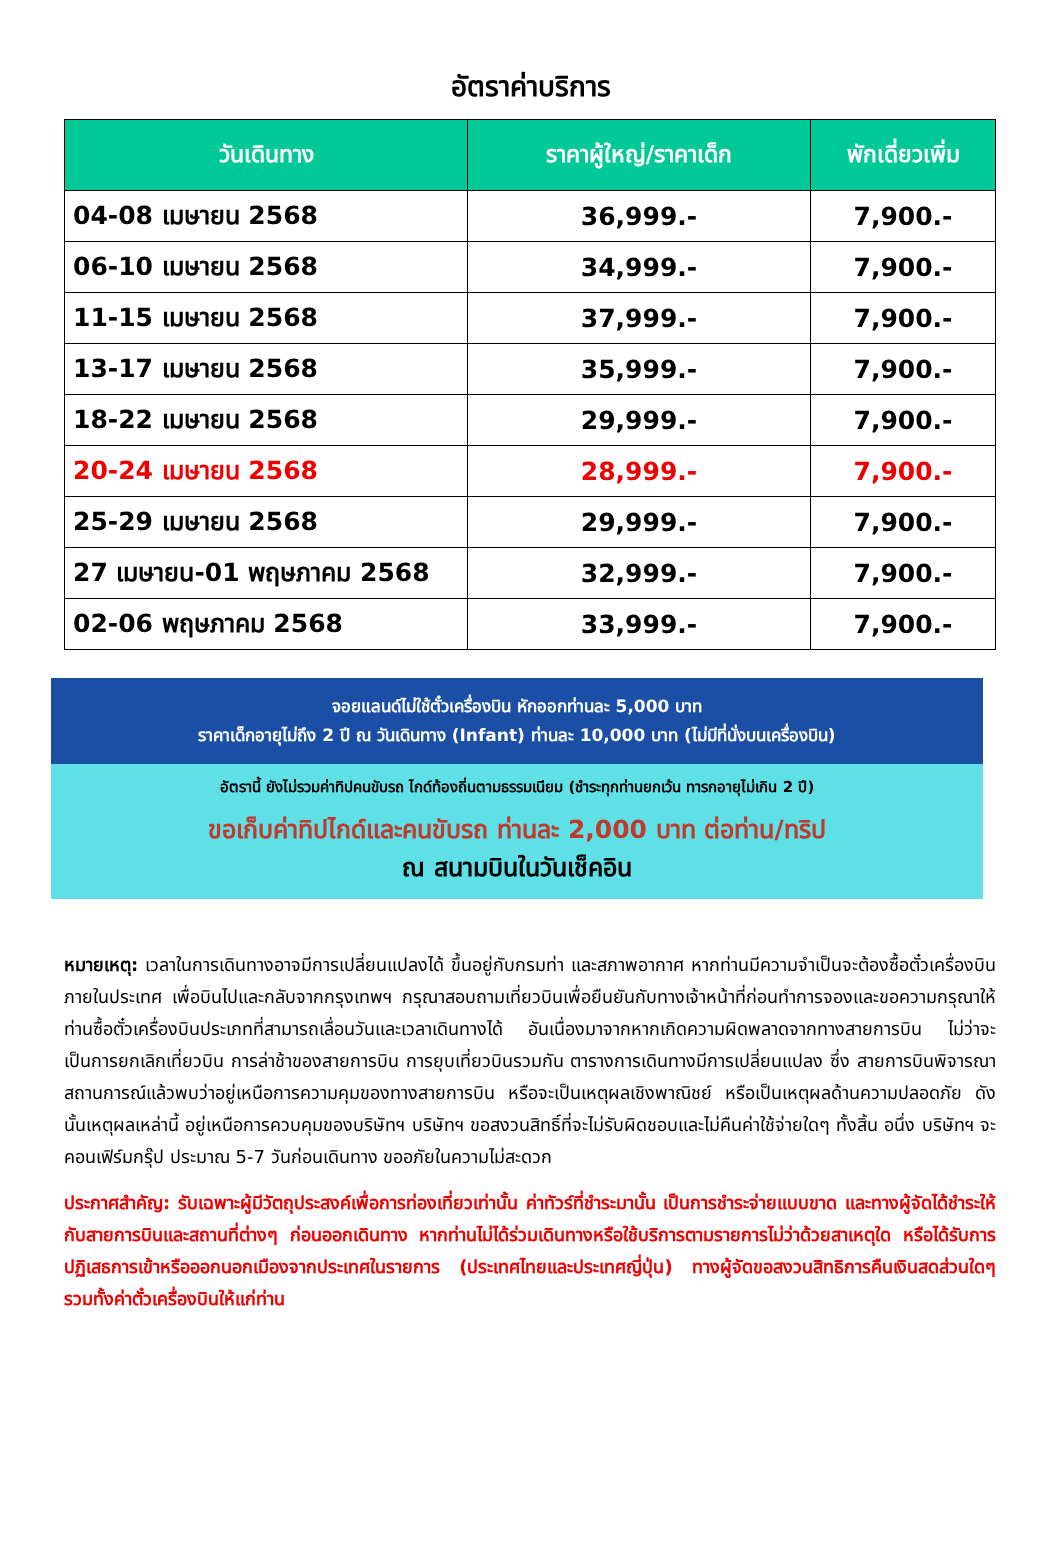อัตราค่าบริการ
| วันเดินทาง | ราคาผู้ใหญ่/ราคาเด็ก | พักเดี่ยวเพิ่ม |
| --- | --- | --- |
| 04-08 เมษายน 2568 | 36,999.- | 7,900.- |
| 06-10 เมษายน 2568 | 34,999.- | 7,900.- |
| 11-15 เมษายน 2568 | 37,999.- | 7,900.- |
| 13-17 เมษายน 2568 | 35,999.- | 7,900.- |
| 18-22 เมษายน 2568 | 29,999.- | 7,900.- |
| 20-24 เมษายน 2568 | 28,999.- | 7,900.- |
| 25-29 เมษายน 2568 | 29,999.- | 7,900.- |
| 27 เมษายน-01 พฤษภาคม 2568 | 32,999.- | 7,900.- |
| 02-06 พฤษภาคม 2568 | 33,999.- | 7,900.- |
จอยแลนด์ไม่ใช้ตั๋วเครื่องบิน หักออกท่านละ 5,000 บาท
ราคาเด็กอายุไม่ถึง 2 ปี ณ วันเดินทาง (Infant) ท่านละ 10,000 บาท (ไม่มีที่นั่งบนเครื่องบิน)
อัตรานี้ ยังไม่รวมค่าทิปคนขับรถ ไกด์ท้องถิ่นตามธรรมเนียม (ชำระทุกท่านยกเว้น ทารกอายุไม่เกิน 2 ปี)
ขอเก็บค่าทิปไกด์และคนขับรถ ท่านละ 2,000 บาท ต่อท่าน/ทริป
ณ สนามบินในวันเช็คอิน
หมายเหตุ: เวลาในการเดินทางอาจมีการเปลี่ยนแปลงได้ ขึ้นอยู่กับกรมท่า และสภาพอากาศ หากท่านมีความจำเป็นจะต้องซื้อตั๋วเครื่องบินภายในประเทศ เพื่อบินไปและกลับจากกรุงเทพฯ กรุณาสอบถามเที่ยวบินเพื่อยืนยันกับทางเจ้าหน้าที่ก่อนทำการจองและขอความกรุณาให้ท่านซื้อตั๋วเครื่องบินประเภทที่สามารถเลื่อนวันและเวลาเดินทางได้ อันเนื่องมาจากหากเกิดความผิดพลาดจากทางสายการบิน ไม่ว่าจะเป็นการยกเลิกเที่ยวบิน การล่าช้าของสายการบิน การยุบเที่ยวบินรวมกัน ตารางการเดินทางมีการเปลี่ยนแปลง ซึ่ง สายการบินพิจารณาสถานการณ์แล้วพบว่าอยู่เหนือการความคุมของทางสายการบิน หรือจะเป็นเหตุผลเชิงพาณิชย์ หรือเป็นเหตุผลด้านความปลอดภัย ดังนั้นเหตุผลเหล่านี้ อยู่เหนือการควบคุมของบริษัทฯ บริษัทฯ ขอสงวนสิทธิ์ที่จะไม่รับผิดชอบและไม่คืนค่าใช้จ่ายใดๆ ทั้งสิ้น อนึ่ง บริษัทฯ จะคอนเฟิร์มกรุ๊ป ประมาณ 5-7 วันก่อนเดินทาง ขออภัยในความไม่สะดวก
ประกาศสำคัญ: รับเฉพาะผู้มีวัตถุประสงค์เพื่อการท่องเที่ยวเท่านั้น ค่าทัวร์ที่ชำระมานั้น เป็นการชำระจ่ายแบบขาด และทางผู้จัดได้ชำระให้กับสายการบินและสถานที่ต่างๆ ก่อนออกเดินทาง หากท่านไม่ได้ร่วมเดินทางหรือใช้บริการตามรายการไม่ว่าด้วยสาเหตุใด หรือได้รับการปฏิเสธการเข้าหรือออกนอกเมืองจากประเทศในรายการ (ประเทศไทยและประเทศญี่ปุ่น) ทางผู้จัดขอสงวนสิทธิการคืนเงินสดส่วนใดๆ รวมทั้งค่าตั๋วเครื่องบินให้แก่ท่าน